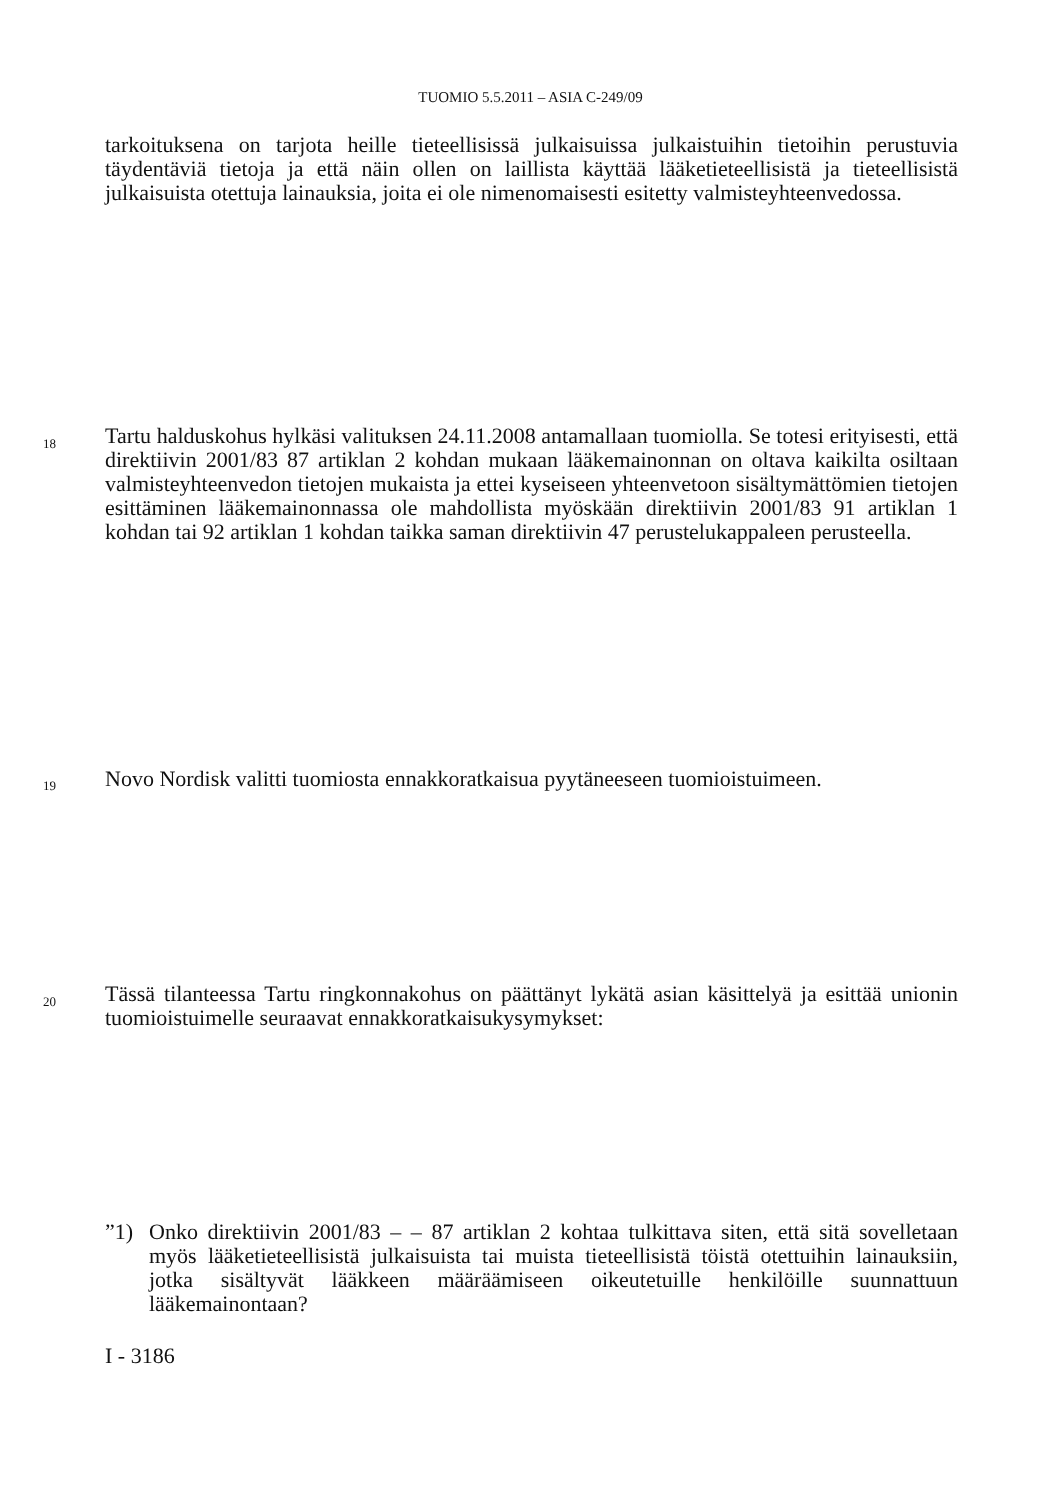TUOMIO 5.5.2011 – ASIA C-249/09
tarkoituksena on tarjota heille tieteellisissä julkaisuissa julkaistuihin tietoihin perustuvia täydentäviä tietoja ja että näin ollen on laillista käyttää lääketieteellisistä ja tieteellisistä julkaisuista otettuja lainauksia, joita ei ole nimenomaisesti esitetty valmisteyhteenvedossa.
18
Tartu halduskohus hylkäsi valituksen 24.11.2008 antamallaan tuomiolla. Se totesi erityisesti, että direktiivin 2001/83 87 artiklan 2 kohdan mukaan lääkemainonnan on oltava kaikilta osiltaan valmisteyhteenvedon tietojen mukaista ja ettei kyseiseen yhteenvetoon sisältymättömien tietojen esittäminen lääkemainonnassa ole mahdollista myöskään direktiivin 2001/83 91 artiklan 1 kohdan tai 92 artiklan 1 kohdan taikka saman direktiivin 47 perustelukappaleen perusteella.
19
Novo Nordisk valitti tuomiosta ennakkoratkaisua pyytäneeseen tuomioistuimeen.
20
Tässä tilanteessa Tartu ringkonnakohus on päättänyt lykätä asian käsittelyä ja esittää unionin tuomioistuimelle seuraavat ennakkoratkaisukysymykset:
”1) Onko direktiivin 2001/83 – – 87 artiklan 2 kohtaa tulkittava siten, että sitä sovelletaan myös lääketieteellisistä julkaisuista tai muista tieteellisistä töistä otettuihin lainauksiin, jotka sisältyvät lääkkeen määräämiseen oikeutetuille henkilöille suunnattuun lääkemainontaan?
I - 3186